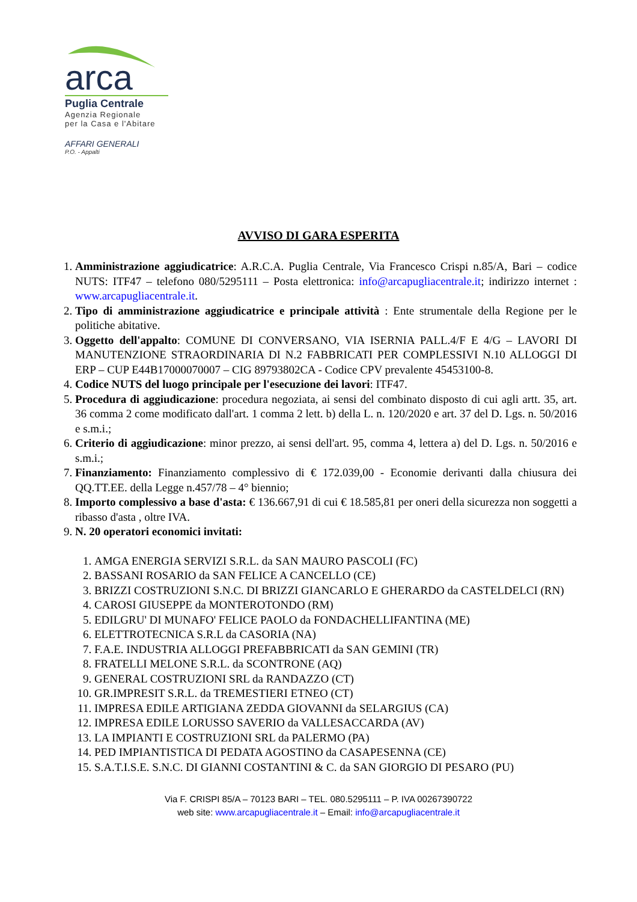arca
Puglia Centrale
Agenzia Regionale
per la Casa e l'Abitare
AFFARI GENERALI
P.O. - Appalti
AVVISO DI GARA ESPERITA
1. Amministrazione aggiudicatrice: A.R.C.A. Puglia Centrale, Via Francesco Crispi n.85/A, Bari – codice NUTS: ITF47 – telefono 080/5295111 – Posta elettronica: info@arcapugliacentrale.it; indirizzo internet : www.arcapugliacentrale.it.
2. Tipo di amministrazione aggiudicatrice e principale attività : Ente strumentale della Regione per le politiche abitative.
3. Oggetto dell'appalto: COMUNE DI CONVERSANO, VIA ISERNIA PALL.4/F E 4/G – LAVORI DI MANUTENZIONE STRAORDINARIA DI N.2 FABBRICATI PER COMPLESSIVI N.10 ALLOGGI DI ERP – CUP E44B17000070007 – CIG 89793802CA - Codice CPV prevalente 45453100-8.
4. Codice NUTS del luogo principale per l'esecuzione dei lavori: ITF47.
5. Procedura di aggiudicazione: procedura negoziata, ai sensi del combinato disposto di cui agli artt. 35, art. 36 comma 2 come modificato dall'art. 1 comma 2 lett. b) della L. n. 120/2020 e art. 37 del D. Lgs. n. 50/2016 e s.m.i.;
6. Criterio di aggiudicazione: minor prezzo, ai sensi dell'art. 95, comma 4, lettera a) del D. Lgs. n. 50/2016 e s.m.i.;
7. Finanziamento: Finanziamento complessivo di € 172.039,00 - Economie derivanti dalla chiusura dei QQ.TT.EE. della Legge n.457/78 – 4° biennio;
8. Importo complessivo a base d'asta: € 136.667,91 di cui € 18.585,81 per oneri della sicurezza non soggetti a ribasso d'asta , oltre IVA.
9. N. 20 operatori economici invitati:
1. AMGA ENERGIA SERVIZI S.R.L. da SAN MAURO PASCOLI (FC)
2. BASSANI ROSARIO da SAN FELICE A CANCELLO (CE)
3. BRIZZI COSTRUZIONI S.N.C. DI BRIZZI GIANCARLO E GHERARDO da CASTELDELCI (RN)
4. CAROSI GIUSEPPE da MONTEROTONDO (RM)
5. EDILGRU' DI MUNAFO' FELICE PAOLO da FONDACHELLIFANTINA (ME)
6. ELETTROTECNICA S.R.L da CASORIA (NA)
7. F.A.E. INDUSTRIA ALLOGGI PREFABBRICATI da SAN GEMINI (TR)
8. FRATELLI MELONE S.R.L. da SCONTRONE (AQ)
9. GENERAL COSTRUZIONI SRL da RANDAZZO (CT)
10. GR.IMPRESIT S.R.L. da TREMESTIERI ETNEO (CT)
11. IMPRESA EDILE ARTIGIANA ZEDDA GIOVANNI da SELARGIUS (CA)
12. IMPRESA EDILE LORUSSO SAVERIO da VALLESACCARDA (AV)
13. LA IMPIANTI E COSTRUZIONI SRL da PALERMO (PA)
14. PED IMPIANTISTICA DI PEDATA AGOSTINO da CASAPESENNA (CE)
15. S.A.T.I.S.E. S.N.C. DI GIANNI COSTANTINI & C. da SAN GIORGIO DI PESARO (PU)
Via F. CRISPI 85/A – 70123 BARI – TEL. 080.5295111 – P. IVA 00267390722
web site: www.arcapugliacentrale.it – Email: info@arcapugliacentrale.it